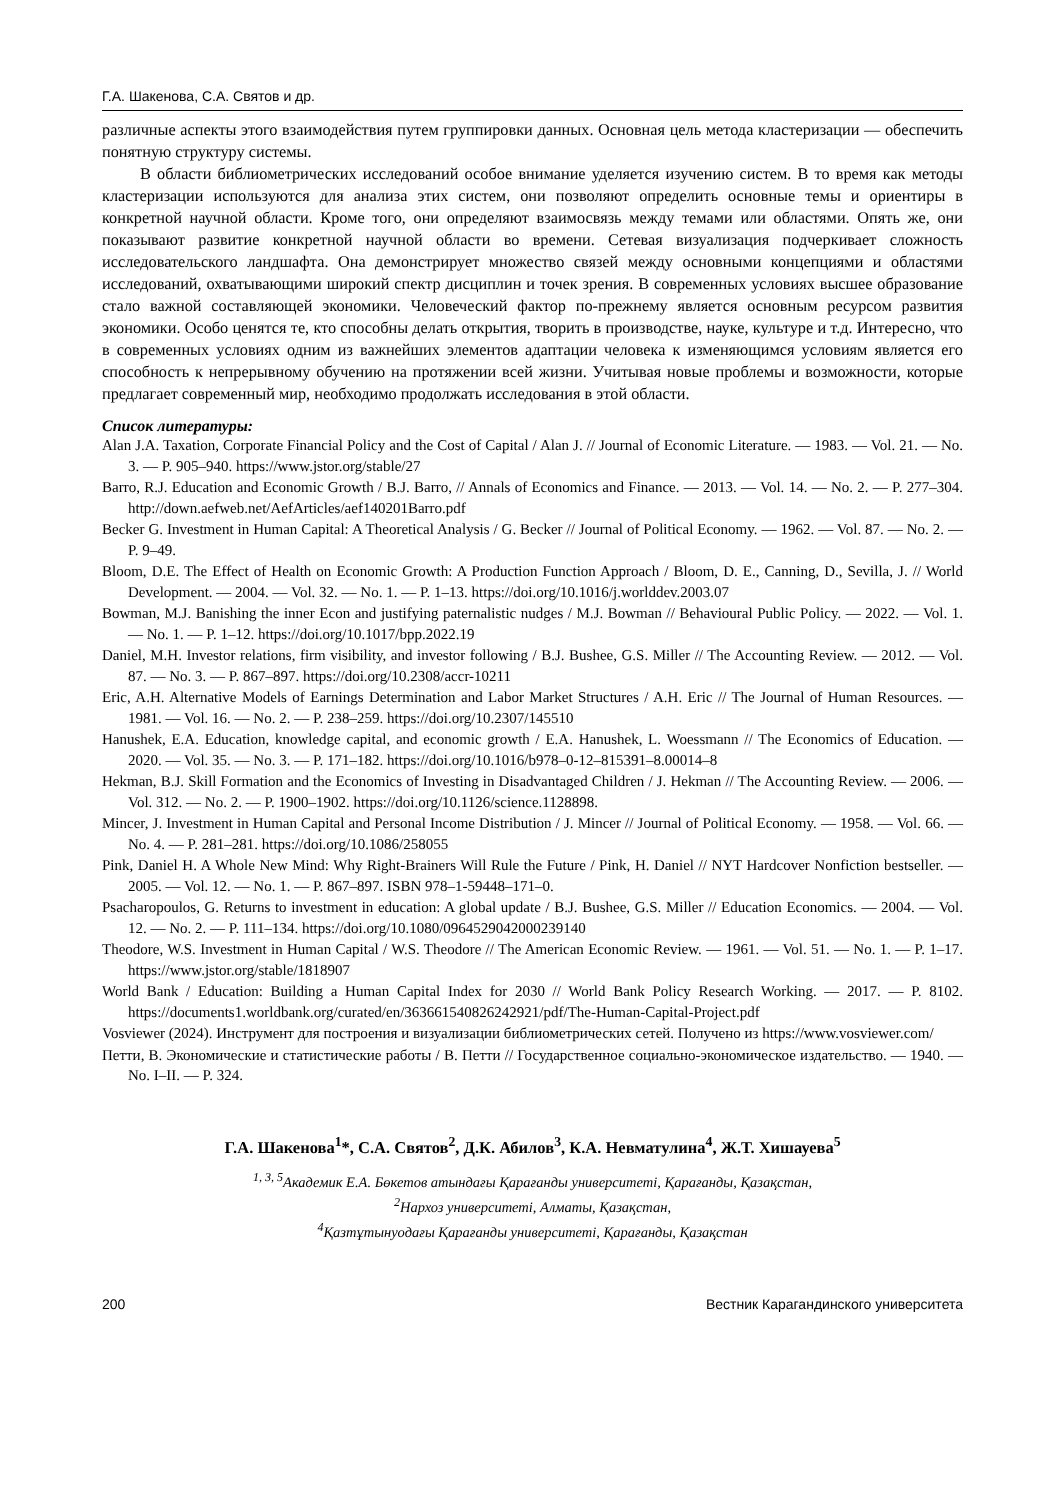Г.А. Шакенова, С.А. Святов и др.
различные аспекты этого взаимодействия путем группировки данных. Основная цель метода кластеризации — обеспечить понятную структуру системы.
В области библиометрических исследований особое внимание уделяется изучению систем. В то время как методы кластеризации используются для анализа этих систем, они позволяют определить основные темы и ориентиры в конкретной научной области. Кроме того, они определяют взаимосвязь между темами или областями. Опять же, они показывают развитие конкретной научной области во времени. Сетевая визуализация подчеркивает сложность исследовательского ландшафта. Она демонстрирует множество связей между основными концепциями и областями исследований, охватывающими широкий спектр дисциплин и точек зрения. В современных условиях высшее образование стало важной составляющей экономики. Человеческий фактор по-прежнему является основным ресурсом развития экономики. Особо ценятся те, кто способны делать открытия, творить в производстве, науке, культуре и т.д. Интересно, что в современных условиях одним из важнейших элементов адаптации человека к изменяющимся условиям является его способность к непрерывному обучению на протяжении всей жизни. Учитывая новые проблемы и возможности, которые предлагает современный мир, необходимо продолжать исследования в этой области.
Список литературы:
Alan J.A. Taxation, Corporate Financial Policy and the Cost of Capital / Alan J. // Journal of Economic Literature. — 1983. — Vol. 21. — No. 3. — P. 905–940. https://www.jstor.org/stable/27
Barro, R.J. Education and Economic Growth / B.J. Barro, // Annals of Economics and Finance. — 2013. — Vol. 14. — No. 2. — P. 277–304. http://down.aefweb.net/AefArticles/aef140201Barro.pdf
Becker G. Investment in Human Capital: A Theoretical Analysis / G. Becker // Journal of Political Economy. — 1962. — Vol. 87. — No. 2. — P. 9–49.
Bloom, D.E. The Effect of Health on Economic Growth: A Production Function Approach / Bloom, D. E., Canning, D., Sevilla, J. // World Development. — 2004. — Vol. 32. — No. 1. — P. 1–13. https://doi.org/10.1016/j.worlddev.2003.07
Bowman, M.J. Banishing the inner Econ and justifying paternalistic nudges / M.J. Bowman // Behavioural Public Policy. — 2022. — Vol. 1. — No. 1. — P. 1–12. https://doi.org/10.1017/bpp.2022.19
Daniel, M.H. Investor relations, firm visibility, and investor following / B.J. Bushee, G.S. Miller // The Accounting Review. — 2012. — Vol. 87. — No. 3. — P. 867–897. https://doi.org/10.2308/accr-10211
Eric, A.H. Alternative Models of Earnings Determination and Labor Market Structures / A.H. Eric // The Journal of Human Resources. — 1981. — Vol. 16. — No. 2. — P. 238–259. https://doi.org/10.2307/145510
Hanushek, E.A. Education, knowledge capital, and economic growth / E.A. Hanushek, L. Woessmann // The Economics of Education. — 2020. — Vol. 35. — No. 3. — P. 171–182. https://doi.org/10.1016/b978–0-12–815391–8.00014–8
Hekman, B.J. Skill Formation and the Economics of Investing in Disadvantaged Children / J. Hekman // The Accounting Review. — 2006. — Vol. 312. — No. 2. — P. 1900–1902. https://doi.org/10.1126/science.1128898.
Mincer, J. Investment in Human Capital and Personal Income Distribution / J. Mincer // Journal of Political Economy. — 1958. — Vol. 66. — No. 4. — P. 281–281. https://doi.org/10.1086/258055
Pink, Daniel H. A Whole New Mind: Why Right-Brainers Will Rule the Future / Pink, H. Daniel // NYT Hardcover Nonfiction bestseller. — 2005. — Vol. 12. — No. 1. — P. 867–897. ISBN 978–1-59448–171–0.
Psacharopoulos, G. Returns to investment in education: A global update / B.J. Bushee, G.S. Miller // Education Economics. — 2004. — Vol. 12. — No. 2. — P. 111–134. https://doi.org/10.1080/0964529042000239140
Theodore, W.S. Investment in Human Capital / W.S. Theodore // The American Economic Review. — 1961. — Vol. 51. — No. 1. — P. 1–17. https://www.jstor.org/stable/1818907
World Bank / Education: Building a Human Capital Index for 2030 // World Bank Policy Research Working. — 2017. — P. 8102. https://documents1.worldbank.org/curated/en/363661540826242921/pdf/The-Human-Capital-Project.pdf
Vosviewer (2024). Инструмент для построения и визуализации библиометрических сетей. Получено из https://www.vosviewer.com/
Петти, В. Экономические и статистические работы / В. Петти // Государственное социально-экономическое издательство. — 1940. — No. I–II. — P. 324.
Г.А. Шакенова<sup>1</sup>*, С.А. Святов<sup>2</sup>, Д.К. Абилов<sup>3</sup>, К.А. Невматулина<sup>4</sup>, Ж.Т. Хишауева<sup>5</sup>
<sup>1, 3, 5</sup>Академик Е.А. Бөкетов атындағы Қарағанды университеті, Қарағанды, Қазақстан,
<sup>2</sup> Нархоз университеті, Алматы, Қазақстан,
<sup>4</sup> Қазтұтынуодағы Қарағанды университеті, Қарағанды, Қазақстан
200 Вестник Карагандинского университета